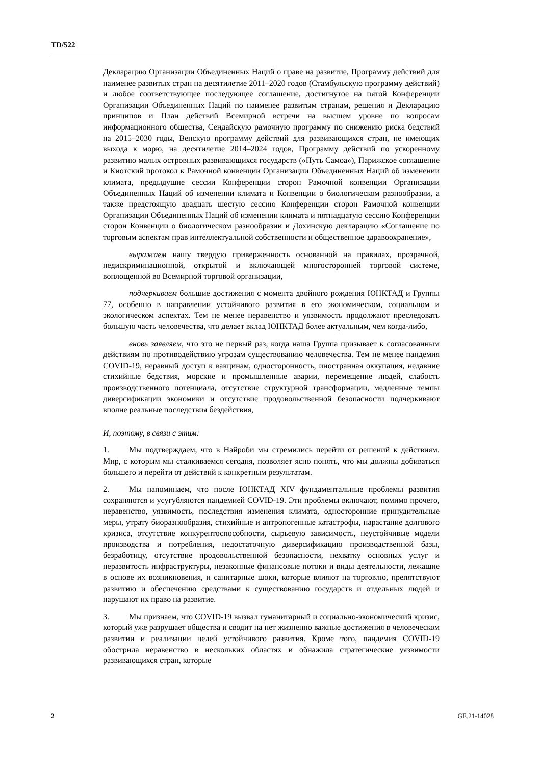TD/522
Декларацию Организации Объединенных Наций о праве на развитие, Программу действий для наименее развитых стран на десятилетие 2011–2020 годов (Стамбульскую программу действий) и любое соответствующее последующее соглашение, достигнутое на пятой Конференции Организации Объединенных Наций по наименее развитым странам, решения и Декларацию принципов и План действий Всемирной встречи на высшем уровне по вопросам информационного общества, Сендайскую рамочную программу по снижению риска бедствий на 2015–2030 годы, Венскую программу действий для развивающихся стран, не имеющих выхода к морю, на десятилетие 2014–2024 годов, Программу действий по ускоренному развитию малых островных развивающихся государств («Путь Самоа»), Парижское соглашение и Киотский протокол к Рамочной конвенции Организации Объединенных Наций об изменении климата, предыдущие сессии Конференции сторон Рамочной конвенции Организации Объединенных Наций об изменении климата и Конвенции о биологическом разнообразии, а также предстоящую двадцать шестую сессию Конференции сторон Рамочной конвенции Организации Объединенных Наций об изменении климата и пятнадцатую сессию Конференции сторон Конвенции о биологическом разнообразии и Дохинскую декларацию «Соглашение по торговым аспектам прав интеллектуальной собственности и общественное здравоохранение»,
выражаем нашу твердую приверженность основанной на правилах, прозрачной, недискриминационной, открытой и включающей многосторонней торговой системе, воплощенной во Всемирной торговой организации,
подчеркиваем большие достижения с момента двойного рождения ЮНКТАД и Группы 77, особенно в направлении устойчивого развития в его экономическом, социальном и экологическом аспектах. Тем не менее неравенство и уязвимость продолжают преследовать большую часть человечества, что делает вклад ЮНКТАД более актуальным, чем когда-либо,
вновь заявляем, что это не первый раз, когда наша Группа призывает к согласованным действиям по противодействию угрозам существованию человечества. Тем не менее пандемия COVID-19, неравный доступ к вакцинам, односторонность, иностранная оккупация, недавние стихийные бедствия, морские и промышленные аварии, перемещение людей, слабость производственного потенциала, отсутствие структурной трансформации, медленные темпы диверсификации экономики и отсутствие продовольственной безопасности подчеркивают вполне реальные последствия бездействия,
И, поэтому, в связи с этим:
1. Мы подтверждаем, что в Найроби мы стремились перейти от решений к действиям. Мир, с которым мы сталкиваемся сегодня, позволяет ясно понять, что мы должны добиваться большего и перейти от действий к конкретным результатам.
2. Мы напоминаем, что после ЮНКТАД XIV фундаментальные проблемы развития сохраняются и усугубляются пандемией COVID-19. Эти проблемы включают, помимо прочего, неравенство, уязвимость, последствия изменения климата, односторонние принудительные меры, утрату биоразнообразия, стихийные и антропогенные катастрофы, нарастание долгового кризиса, отсутствие конкурентоспособности, сырьевую зависимость, неустойчивые модели производства и потребления, недостаточную диверсификацию производственной базы, безработицу, отсутствие продовольственной безопасности, нехватку основных услуг и неразвитость инфраструктуры, незаконные финансовые потоки и виды деятельности, лежащие в основе их возникновения, и санитарные шоки, которые влияют на торговлю, препятствуют развитию и обеспечению средствами к существованию государств и отдельных людей и нарушают их право на развитие.
3. Мы признаем, что COVID-19 вызвал гуманитарный и социально-экономический кризис, который уже разрушает общества и сводит на нет жизненно важные достижения в человеческом развитии и реализации целей устойчивого развития. Кроме того, пандемия COVID-19 обострила неравенство в нескольких областях и обнажила стратегические уязвимости развивающихся стран, которые
2 GE.21-14028